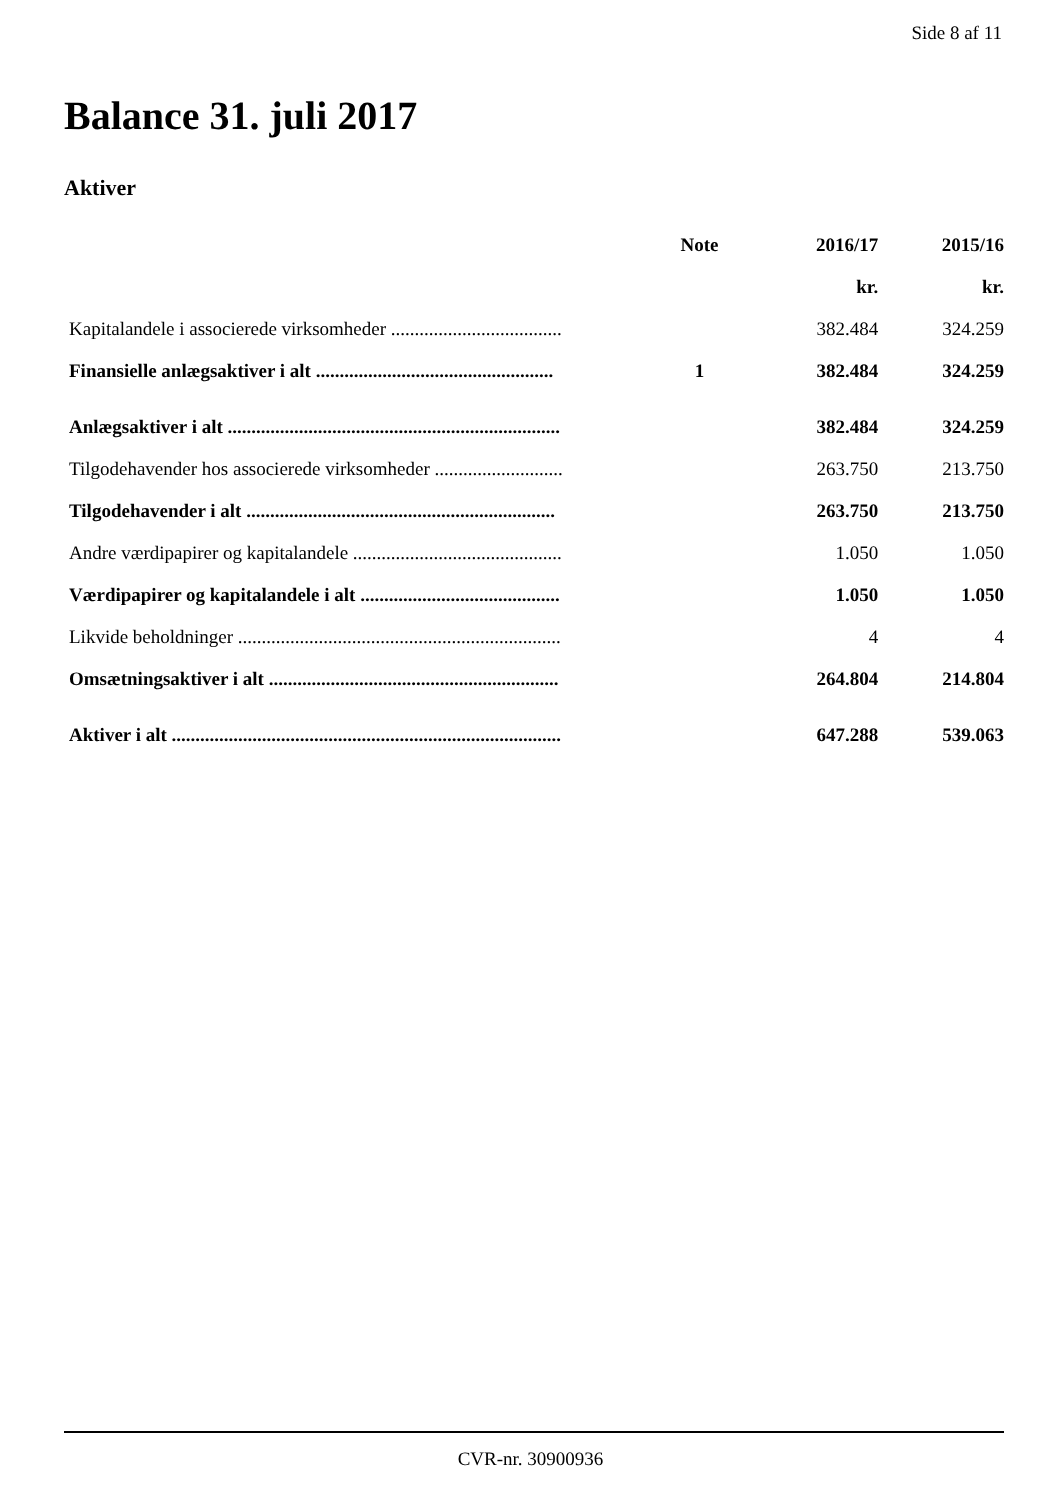Side 8 af 11
Balance 31. juli 2017
Aktiver
| | Note | 2016/17 | 2015/16 |
| --- | --- | --- | --- |
| | | kr. | kr. |
| Kapitalandele i associerede virksomheder .................................... | | 382.484 | 324.259 |
| Finansielle anlægsaktiver i alt .................................................. | 1 | 382.484 | 324.259 |
| Anlægsaktiver i alt ...................................................................... | | 382.484 | 324.259 |
| Tilgodehavender hos associerede virksomheder ........................... | | 263.750 | 213.750 |
| Tilgodehavender i alt ................................................................. | | 263.750 | 213.750 |
| Andre værdipapirer og kapitalandele ............................................ | | 1.050 | 1.050 |
| Værdipapirer og kapitalandele i alt .......................................... | | 1.050 | 1.050 |
| Likvide beholdninger .................................................................... | | 4 | 4 |
| Omsætningsaktiver i alt ............................................................. | | 264.804 | 214.804 |
| Aktiver i alt .................................................................................. | | 647.288 | 539.063 |
CVR-nr. 30900936